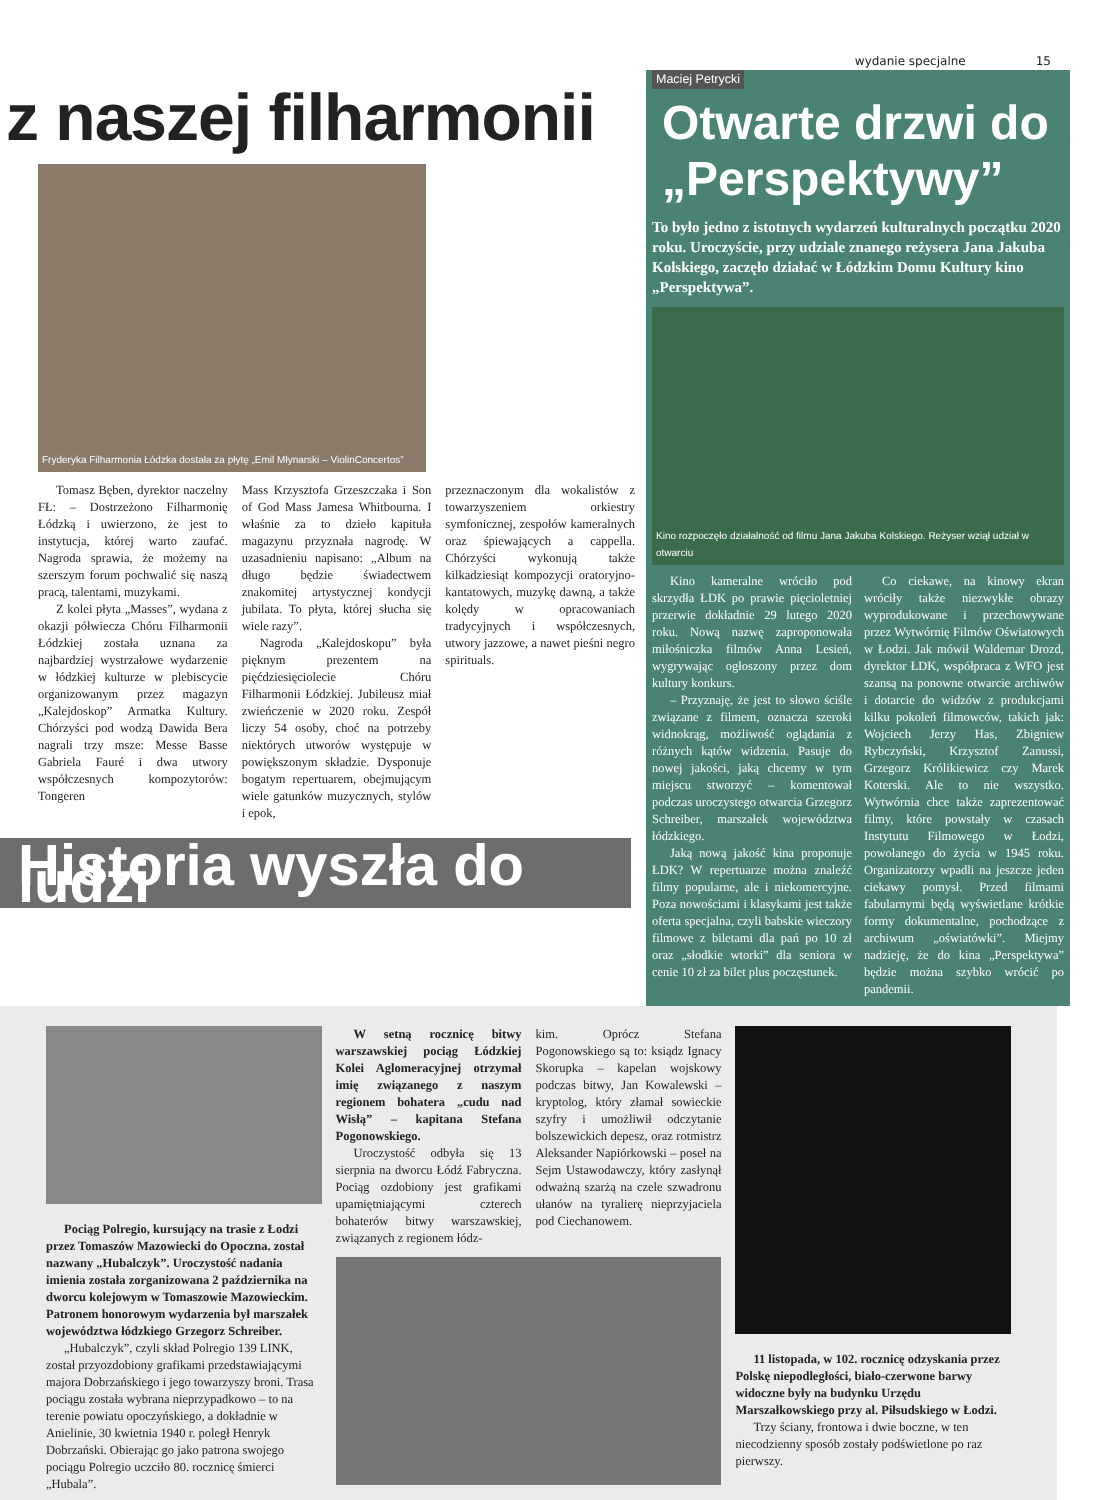wydanie specjalne 15
z naszej filharmonii
Fryderyka Filharmonia Łódzka dostała za płytę „Emil Młynarski – ViolinConcertos”
Tomasz Bęben, dyrektor naczelny FŁ: – Dostrzeżono Filharmonię Łódzką i uwierzono, że jest to instytucja, której warto zaufać. Nagroda sprawia, że możemy na szerszym forum pochwalić się naszą pracą, talentami, muzykami.
Z kolei płyta „Masses”, wydana z okazji półwiecza Chóru Filharmonii Łódzkiej została uznana za najbardziej wystrzałowe wydarzenie w łódzkiej kulturze w plebiscycie organizowanym przez magazyn „Kalejdoskop” Armatka Kultury. Chórzyści pod wodzą Dawida Bera nagrali trzy msze: Messe Basse Gabriela Fauré i dwa utwory współczesnych kompozytorów: Tongeren
Mass Krzysztofa Grzeszczaka i Son of God Mass Jamesa Whitbourna. I właśnie za to dzieło kapituła magazynu przyznała nagrodę. W uzasadnieniu napisano: „Album na długo będzie świadectwem znakomitej artystycznej kondycji jubilata. To płyta, której słucha się wiele razy”.
Nagroda „Kalejdoskopu” była pięknym prezentem na pięćdziesięciolecie Chóru Filharmonii Łódzkiej. Jubileusz miał zwieńczenie w 2020 roku. Zespół liczy 54 osoby, choć na potrzeby niektórych utworów występuje w powiększonym składzie. Dysponuje bogatym repertuarem, obejmującym wiele gatunków muzycznych, stylów i epok,
przeznaczonym dla wokalistów z towarzyszeniem orkiestry symfonicznej, zespołów kameralnych oraz śpiewających a cappella. Chórzyści wykonują także kilkadziesiąt kompozycji oratoryjno-kantatowych, muzykę dawną, a także kolędy w opracowaniach tradycyjnych i współczesnych, utwory jazzowe, a nawet pieśni negro spirituals.
Historia wyszła do ludzi
Maciej Petrycki
Otwarte drzwi do „Perspektywy”
To było jedno z istotnych wydarzeń kulturalnych początku 2020 roku. Uroczyście, przy udziale znanego reżysera Jana Jakuba Kolskiego, zaczęło działać w Łódzkim Domu Kultury kino „Perspektywa”.
Kino rozpoczęło działalność od filmu Jana Jakuba Kolskiego. Reżyser wziął udział w otwarciu
Kino kameralne wróciło pod skrzydła ŁDK po prawie pięcioletniej przerwie dokładnie 29 lutego 2020 roku. Nową nazwę zaproponowała miłośniczka filmów Anna Lesień, wygrywając ogłoszony przez dom kultury konkurs.
– Przyznaję, że jest to słowo ściśle związane z filmem, oznacza szeroki widnokrąg, możliwość oglądania z różnych kątów widzenia. Pasuje do nowej jakości, jaką chcemy w tym miejscu stworzyć – komentował podczas uroczystego otwarcia Grzegorz Schreiber, marszałek województwa łódzkiego.
Jaką nową jakość kina proponuje ŁDK? W repertuarze można znaleźć filmy popularne, ale i niekomercyjne. Poza nowościami i klasykami jest także oferta specjalna, czyli babskie wieczory filmowe z biletami dla pań po 10 zł oraz „słodkie wtorki” dla seniora w cenie 10 zł za bilet plus poczęstunek.
Co ciekawe, na kinowy ekran wróciły także niezwykłe obrazy wyprodukowane i przechowywane przez Wytwórnię Filmów Oświatowych w Łodzi. Jak mówił Waldemar Drozd, dyrektor ŁDK, współpraca z WFO jest szansą na ponowne otwarcie archiwów i dotarcie do widzów z produkcjami kilku pokoleń filmowców, takich jak: Wojciech Jerzy Has, Zbigniew Rybczyński, Krzysztof Zanussi, Grzegorz Królikiewicz czy Marek Koterski. Ale to nie wszystko. Wytwórnia chce także zaprezentować filmy, które powstały w czasach Instytutu Filmowego w Łodzi, powołanego do życia w 1945 roku. Organizatorzy wpadli na jeszcze jeden ciekawy pomysł. Przed filmami fabularnymi będą wyświetlane krótkie formy dokumentalne, pochodzące z archiwum „oświatówki”. Miejmy nadzieję, że do kina „Perspektywa” będzie można szybko wrócić po pandemii.
Pociąg Polregio, kursujący na trasie z Łodzi przez Tomaszów Mazowiecki do Opoczna. został nazwany „Hubalczyk”. Uroczystość nadania imienia została zorganizowana 2 października na dworcu kolejowym w Tomaszowie Mazowieckim. Patronem honorowym wydarzenia był marszałek województwa łódzkiego Grzegorz Schreiber.
„Hubalczyk”, czyli skład Polregio 139 LINK, został przyozdobiony grafikami przedstawiającymi majora Dobrzańskiego i jego towarzyszy broni. Trasa pociągu została wybrana nieprzypadkowo – to na terenie powiatu opoczyńskiego, a dokładnie w Anielinie, 30 kwietnia 1940 r. poległ Henryk Dobrzański. Obierając go jako patrona swojego pociągu Polregio uczciło 80. rocznicę śmierci „Hubala”.
W setną rocznicę bitwy warszawskiej pociąg Łódzkiej Kolei Aglomeracyjnej otrzymał imię związanego z naszym regionem bohatera „cudu nad Wisłą” – kapitana Stefana Pogonowskiego.
Uroczystość odbyła się 13 sierpnia na dworcu Łódź Fabryczna. Pociąg ozdobiony jest grafikami upamiętniającymi czterech bohaterów bitwy warszawskiej, związanych z regionem łódz-
kim. Oprócz Stefana Pogonowskiego są to: ksiądz Ignacy Skorupka – kapelan wojskowy podczas bitwy, Jan Kowalewski – kryptolog, który złamał sowieckie szyfry i umożliwił odczytanie bolszewickich depesz, oraz rotmistrz Aleksander Napiórkowski – poseł na Sejm Ustawodawczy, który zasłynął odważną szarżą na czele szwadronu ułanów na tyralierę nieprzyjaciela pod Ciechanowem.
11 listopada, w 102. rocznicę odzyskania przez Polskę niepodległości, biało-czerwone barwy widoczne były na budynku Urzędu Marszałkowskiego przy al. Piłsudskiego w Łodzi.
Trzy ściany, frontowa i dwie boczne, w ten niecodzienny sposób zostały podświetlone po raz pierwszy.